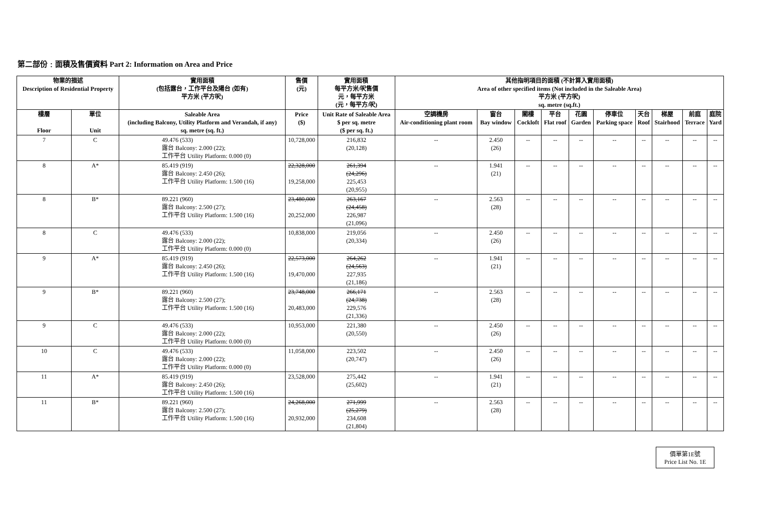第二部份﹕面積及售價資料 Part 2: Information on Area and Price
| 物業的描述 Description of Residential Property | | 實用面積 (包括露台，工作平台及陽台 (如有) 平方米 (平方呎) | 售價 (元) | 實用面積 每平方米/呎售價 元，每平方米 (元，每平方/呎) | 其他指明項目的面積 (不計算入實用面積) Area of other specified items (Not included in the Saleable Area) 平方米 (平方呎) sq. metre (sq.ft.) | | | | | | | | | |
| --- | --- | --- | --- | --- | --- | --- | --- | --- | --- | --- | --- | --- | --- | --- |
| 樓層 Floor | 單位 Unit | Saleable Area (including Balcony, Utility Platform and Verandah, if any) sq. metre (sq. ft.) | Price ($) | Unit Rate of Saleable Area $ per sq. metre ($ per sq. ft.) | 空調機房 Air-conditioning plant room | 窗台 Bay window | 閣樓 Cockloft | 平台 Flat roof | 花園 Garden | 停車位 Parking space | 天台 Roof | 梯屋 Stairhood | 前庭 Terrace | 庭院 Yard |
| 7 | C | 49.476 (533) 露台 Balcony: 2.000 (22); 工作平台 Utility Platform: 0.000 (0) | 10,728,000 | 216,832 (20,128) | -- | 2.450 (26) | -- | -- | -- | -- | -- | -- | -- | -- |
| 8 | A* | 85.419 (919) 露台 Balcony: 2.450 (26); 工作平台 Utility Platform: 1.500 (16) | 22,328,000 19,258,000 | 261,394 (24,296) 225,453 (20,955) | -- | 1.941 (21) | -- | -- | -- | -- | -- | -- | -- | -- |
| 8 | B* | 89.221 (960) 露台 Balcony: 2.500 (27); 工作平台 Utility Platform: 1.500 (16) | 23,480,000 20,252,000 | 263,167 (24,458) 226,987 (21,096) | -- | 2.563 (28) | -- | -- | -- | -- | -- | -- | -- | -- |
| 8 | C | 49.476 (533) 露台 Balcony: 2.000 (22); 工作平台 Utility Platform: 0.000 (0) | 10,838,000 | 219,056 (20,334) | -- | 2.450 (26) | -- | -- | -- | -- | -- | -- | -- | -- |
| 9 | A* | 85.419 (919) 露台 Balcony: 2.450 (26); 工作平台 Utility Platform: 1.500 (16) | 22,573,000 19,470,000 | 264,262 (24,563) 227,935 (21,186) | -- | 1.941 (21) | -- | -- | -- | -- | -- | -- | -- | -- |
| 9 | B* | 89.221 (960) 露台 Balcony: 2.500 (27); 工作平台 Utility Platform: 1.500 (16) | 23,748,000 20,483,000 | 266,171 (24,738) 229,576 (21,336) | -- | 2.563 (28) | -- | -- | -- | -- | -- | -- | -- | -- |
| 9 | C | 49.476 (533) 露台 Balcony: 2.000 (22); 工作平台 Utility Platform: 0.000 (0) | 10,953,000 | 221,380 (20,550) | -- | 2.450 (26) | -- | -- | -- | -- | -- | -- | -- | -- |
| 10 | C | 49.476 (533) 露台 Balcony: 2.000 (22); 工作平台 Utility Platform: 0.000 (0) | 11,058,000 | 223,502 (20,747) | -- | 2.450 (26) | -- | -- | -- | -- | -- | -- | -- | -- |
| 11 | A* | 85.419 (919) 露台 Balcony: 2.450 (26); 工作平台 Utility Platform: 1.500 (16) | 23,528,000 | 275,442 (25,602) | -- | 1.941 (21) | -- | -- | -- | -- | -- | -- | -- | -- |
| 11 | B* | 89.221 (960) 露台 Balcony: 2.500 (27); 工作平台 Utility Platform: 1.500 (16) | 24,268,000 20,932,000 | 271,999 (25,279) 234,608 (21,804) | -- | 2.563 (28) | -- | -- | -- | -- | -- | -- | -- | -- |
價單第1E號
Price List No. 1E